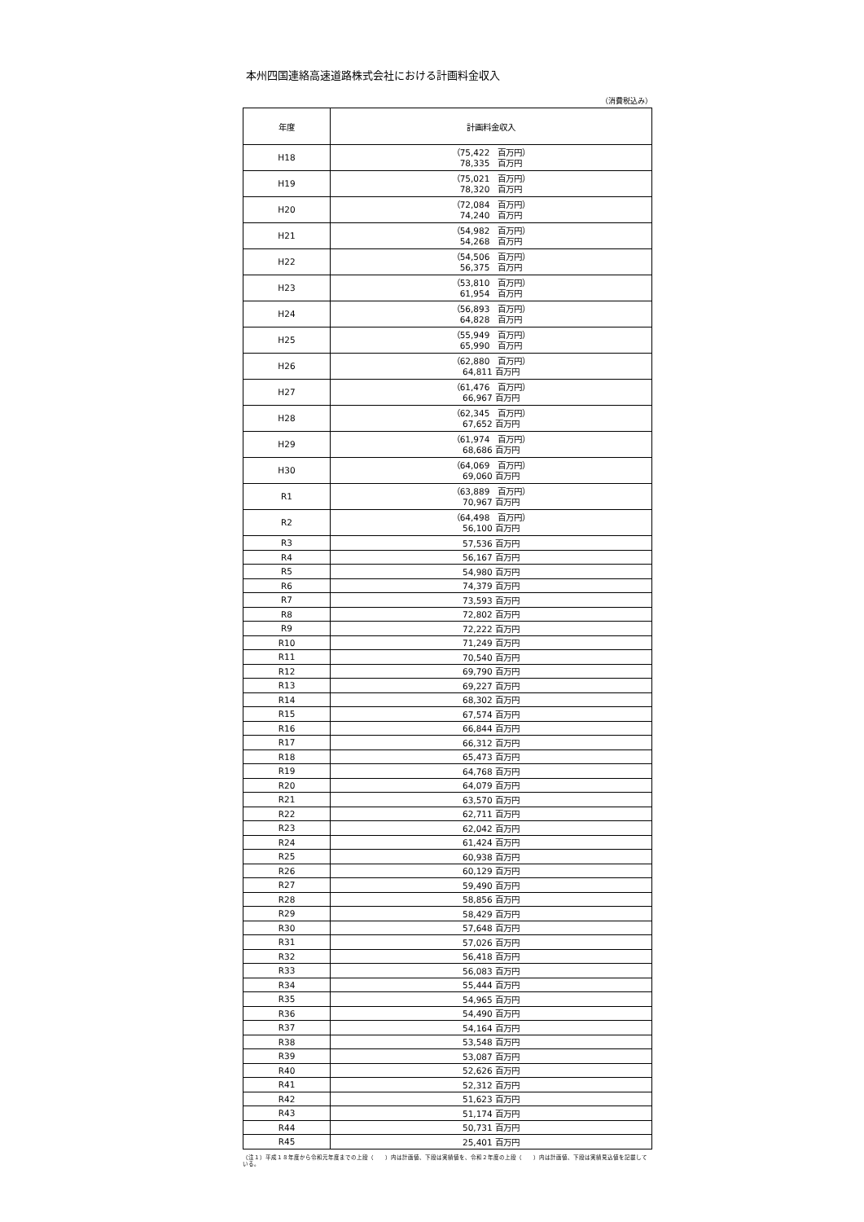本州四国連絡高速道路株式会社における計画料金収入
（消費税込み）
| 年度 | 計画料金収入 |
| --- | --- |
| H18 | （75,422 百万円） 78,335 百万円 |
| H19 | （75,021 百万円） 78,320 百万円 |
| H20 | （72,084 百万円） 74,240 百万円 |
| H21 | （54,982 百万円） 54,268 百万円 |
| H22 | （54,506 百万円） 56,375 百万円 |
| H23 | （53,810 百万円） 61,954 百万円 |
| H24 | （56,893 百万円） 64,828 百万円 |
| H25 | （55,949 百万円） 65,990 百万円 |
| H26 | （62,880 百万円） 64,811 百万円 |
| H27 | （61,476 百万円） 66,967 百万円 |
| H28 | （62,345 百万円） 67,652 百万円 |
| H29 | （61,974 百万円） 68,686 百万円 |
| H30 | （64,069 百万円） 69,060 百万円 |
| R1 | （63,889 百万円） 70,967 百万円 |
| R2 | （64,498 百万円） 56,100 百万円 |
| R3 | 57,536 百万円 |
| R4 | 56,167 百万円 |
| R5 | 54,980 百万円 |
| R6 | 74,379 百万円 |
| R7 | 73,593 百万円 |
| R8 | 72,802 百万円 |
| R9 | 72,222 百万円 |
| R10 | 71,249 百万円 |
| R11 | 70,540 百万円 |
| R12 | 69,790 百万円 |
| R13 | 69,227 百万円 |
| R14 | 68,302 百万円 |
| R15 | 67,574 百万円 |
| R16 | 66,844 百万円 |
| R17 | 66,312 百万円 |
| R18 | 65,473 百万円 |
| R19 | 64,768 百万円 |
| R20 | 64,079 百万円 |
| R21 | 63,570 百万円 |
| R22 | 62,711 百万円 |
| R23 | 62,042 百万円 |
| R24 | 61,424 百万円 |
| R25 | 60,938 百万円 |
| R26 | 60,129 百万円 |
| R27 | 59,490 百万円 |
| R28 | 58,856 百万円 |
| R29 | 58,429 百万円 |
| R30 | 57,648 百万円 |
| R31 | 57,026 百万円 |
| R32 | 56,418 百万円 |
| R33 | 56,083 百万円 |
| R34 | 55,444 百万円 |
| R35 | 54,965 百万円 |
| R36 | 54,490 百万円 |
| R37 | 54,164 百万円 |
| R38 | 53,548 百万円 |
| R39 | 53,087 百万円 |
| R40 | 52,626 百万円 |
| R41 | 52,312 百万円 |
| R42 | 51,623 百万円 |
| R43 | 51,174 百万円 |
| R44 | 50,731 百万円 |
| R45 | 25,401 百万円 |
（注１）平成１８年度から令和元年度までの上段（　　）内は計画値、下段は実績値を、令和２年度の上段（　　）内は計画値、下段は実績見込値を記載している。